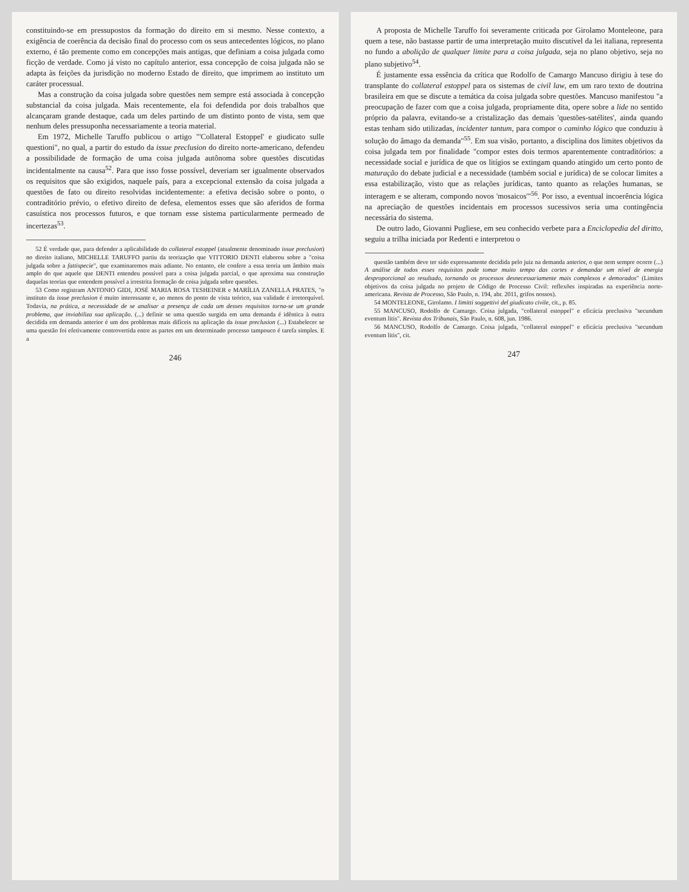constituindo-se em pressupostos da formação do direito em si mesmo. Nesse contexto, a exigência de coerência da decisão final do processo com os seus antecedentes lógicos, no plano externo, é tão premente como em concepções mais antigas, que definiam a coisa julgada como ficção de verdade. Como já visto no capítulo anterior, essa concepção de coisa julgada não se adapta às feições da jurisdição no moderno Estado de direito, que imprimem ao instituto um caráter processual.
Mas a construção da coisa julgada sobre questões nem sempre está associada à concepção substancial da coisa julgada. Mais recentemente, ela foi defendida por dois trabalhos que alcançaram grande destaque, cada um deles partindo de um distinto ponto de vista, sem que nenhum deles pressuponha necessariamente a teoria material.
Em 1972, Michelle Taruffo publicou o artigo "'Collateral Estoppel' e giudicato sulle questioni", no qual, a partir do estudo da issue preclusion do direito norte-americano, defendeu a possibilidade de formação de uma coisa julgada autônoma sobre questões discutidas incidentalmente na causa<sup>52</sup>. Para que isso fosse possível, deveriam ser igualmente observados os requisitos que são exigidos, naquele país, para a excepcional extensão da coisa julgada a questões de fato ou direito resolvidas incidentemente: a efetiva decisão sobre o ponto, o contraditório prévio, o efetivo direito de defesa, elementos esses que são aferidos de forma casuística nos processos futuros, e que tornam esse sistema particularmente permeado de incertezas<sup>53</sup>.
52 É verdade que, para defender a aplicabilidade do collateral estoppel (atualmente denominado issue preclusion) no direito italiano, MICHELLE TARUFFO partiu da teorização que VITTORIO DENTI elaborou sobre a "coisa julgada sobre a fattispecie", que examinaremos mais adiante. No entanto, ele confere a essa teoria um âmbito mais amplo do que aquele que DENTI entendeu possível para a coisa julgada parcial, o que aproxima sua construção daquelas teorias que entendem possível a irrestrita formação de coisa julgada sobre questões.
53 Como registram ANTONIO GIDI, JOSÉ MARIA ROSA TESHEINER e MARÍLIA ZANELLA PRATES, "o instituto da issue preclusion é muito interessante e, ao menos do ponto de vista teórico, sua validade é irretorquível. Todavia, na prática, a necessidade de se analisar a presença de cada um desses requisitos torna-se um grande problema, que inviabiliza sua aplicação. (...) definir se uma questão surgida em uma demanda é idêntica à outra decidida em demanda anterior é um dos problemas mais difíceis na aplicação da issue preclusion (...) Estabelecer se uma questão foi efetivamente controvertida entre as partes em um determinado processo tampouco é tarefa simples. E a
246
A proposta de Michelle Taruffo foi severamente criticada por Girolamo Monteleone, para quem a tese, não bastasse partir de uma interpretação muito discutível da lei italiana, representa no fundo a abolição de qualquer limite para a coisa julgada, seja no plano objetivo, seja no plano subjetivo<sup>54</sup>.
É justamente essa essência da crítica que Rodolfo de Camargo Mancuso dirigiu à tese do transplante do collateral estoppel para os sistemas de civil law, em um raro texto de doutrina brasileira em que se discute a temática da coisa julgada sobre questões. Mancuso manifestou "a preocupação de fazer com que a coisa julgada, propriamente dita, opere sobre a lide no sentido próprio da palavra, evitando-se a cristalização das demais 'questões-satélites', ainda quando estas tenham sido utilizadas, incidenter tantum, para compor o caminho lógico que conduziu à solução do âmago da demanda"<sup>55</sup>. Em sua visão, portanto, a disciplina dos limites objetivos da coisa julgada tem por finalidade "compor estes dois termos aparentemente contraditórios: a necessidade social e jurídica de que os litígios se extingam quando atingido um certo ponto de maturação do debate judicial e a necessidade (também social e jurídica) de se colocar limites a essa estabilização, visto que as relações jurídicas, tanto quanto as relações humanas, se interagem e se alteram, compondo novos 'mosaicos'"<sup>56</sup>. Por isso, a eventual incoerência lógica na apreciação de questões incidentais em processos sucessivos seria uma contingência necessária do sistema.
De outro lado, Giovanni Pugliese, em seu conhecido verbete para a Enciclopedia del diritto, seguiu a trilha iniciada por Redenti e interpretou o
questão também deve ter sido expressamente decidida pelo juiz na demanda anterior, o que nem sempre ocorre (...) A análise de todos esses requisitos pode tomar muito tempo das cortes e demandar um nível de energia desproporcional ao resultado, tornando os processos desnecessariamente mais complexos e demorados" (Limites objetivos da coisa julgada no projeto de Código de Processo Civil: reflexões inspiradas na experiência norte-americana. Revista de Processo, São Paulo, n. 194, abr. 2011, grifos nossos).
54 MONTELEONE, Girolamo. I limitti soggettivi del giudicato civile, cit., p. 85.
55 MANCUSO, Rodolfo de Camargo. Coisa julgada, "collateral estoppel" e eficácia preclusiva "secundum eventum litis". Revista dos Tribunais, São Paulo, n. 608, jun. 1986.
56 MANCUSO, Rodolfo de Camargo. Coisa julgada, "collateral estoppel" e eficácia preclusiva "secundum eventum litis", cit.
247